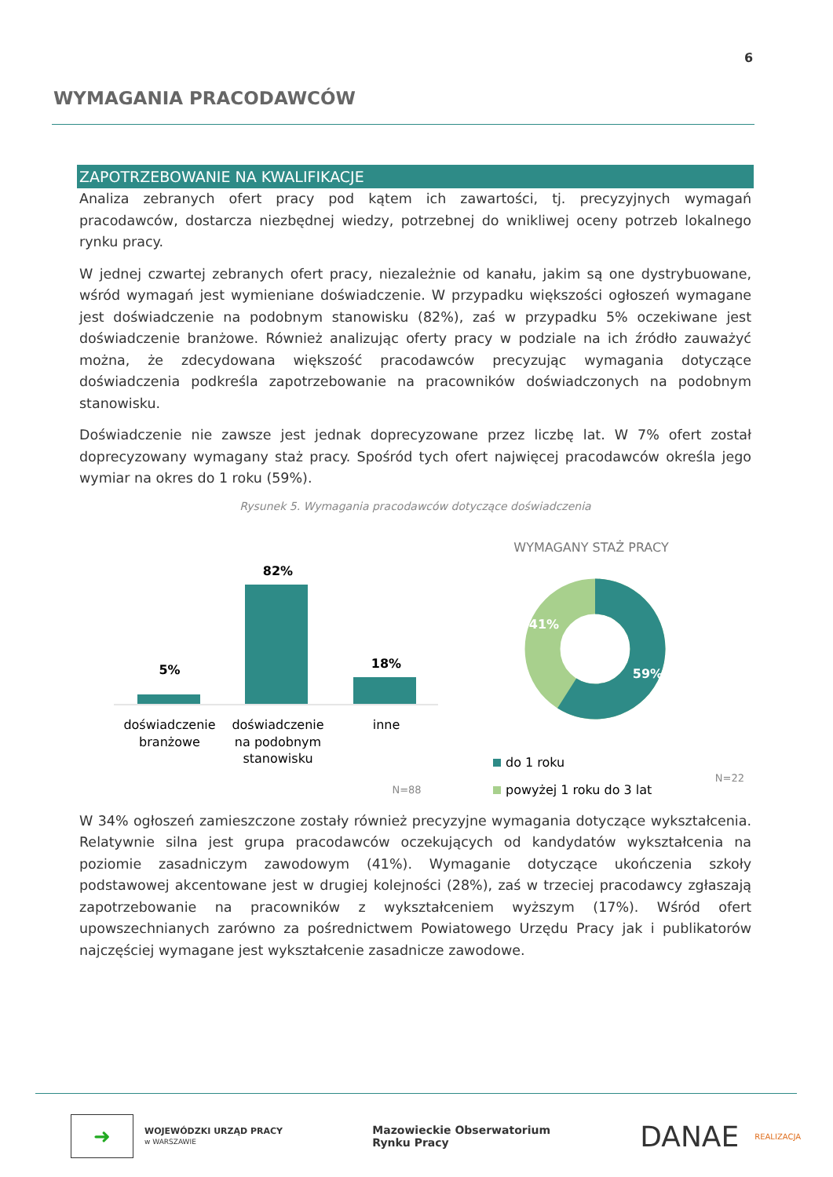6
WYMAGANIA PRACODAWCÓW
ZAPOTRZEBOWANIE NA KWALIFIKACJE
Analiza zebranych ofert pracy pod kątem ich zawartości, tj. precyzyjnych wymagań pracodawców, dostarcza niezbędnej wiedzy, potrzebnej do wnikliwej oceny potrzeb lokalnego rynku pracy.
W jednej czwartej zebranych ofert pracy, niezależnie od kanału, jakim są one dystrybuowane, wśród wymagań jest wymieniane doświadczenie. W przypadku większości ogłoszeń wymagane jest doświadczenie na podobnym stanowisku (82%), zaś w przypadku 5% oczekiwane jest doświadczenie branżowe. Również analizując oferty pracy w podziale na ich źródło zauważyć można, że zdecydowana większość pracodawców precyzując wymagania dotyczące doświadczenia podkreśla zapotrzebowanie na pracowników doświadczonych na podobnym stanowisku.
Doświadczenie nie zawsze jest jednak doprecyzowane przez liczbę lat. W 7% ofert został doprecyzowany wymagany staż pracy. Spośród tych ofert najwięcej pracodawców określa jego wymiar na okres do 1 roku (59%).
Rysunek 5. Wymagania pracodawców dotyczące doświadczenia
82%
5%
18%
doświadczenie
branżowe
doświadczenie
na podobnym
stanowisku
inne
N=88
WYMAGANY STAŻ PRACY
41%
59%
do 1 roku
powyżej 1 roku do 3 lat
N=22
W 34% ogłoszeń zamieszczone zostały również precyzyjne wymagania dotyczące wykształcenia. Relatywnie silna jest grupa pracodawców oczekujących od kandydatów wykształcenia na poziomie zasadniczym zawodowym (41%). Wymaganie dotyczące ukończenia szkoły podstawowej akcentowane jest w drugiej kolejności (28%), zaś w trzeciej pracodawcy zgłaszają zapotrzebowanie na pracowników z wykształceniem wyższym (17%). Wśród ofert upowszechnianych zarówno za pośrednictwem Powiatowego Urzędu Pracy jak i publikatorów najczęściej wymagane jest wykształcenie zasadnicze zawodowe.
➜
WOJEWÓDZKI URZĄD PRACY
w WARSZAWIE
Mazowieckie Obserwatorium
Rynku Pracy
DANAE REALIZACJA